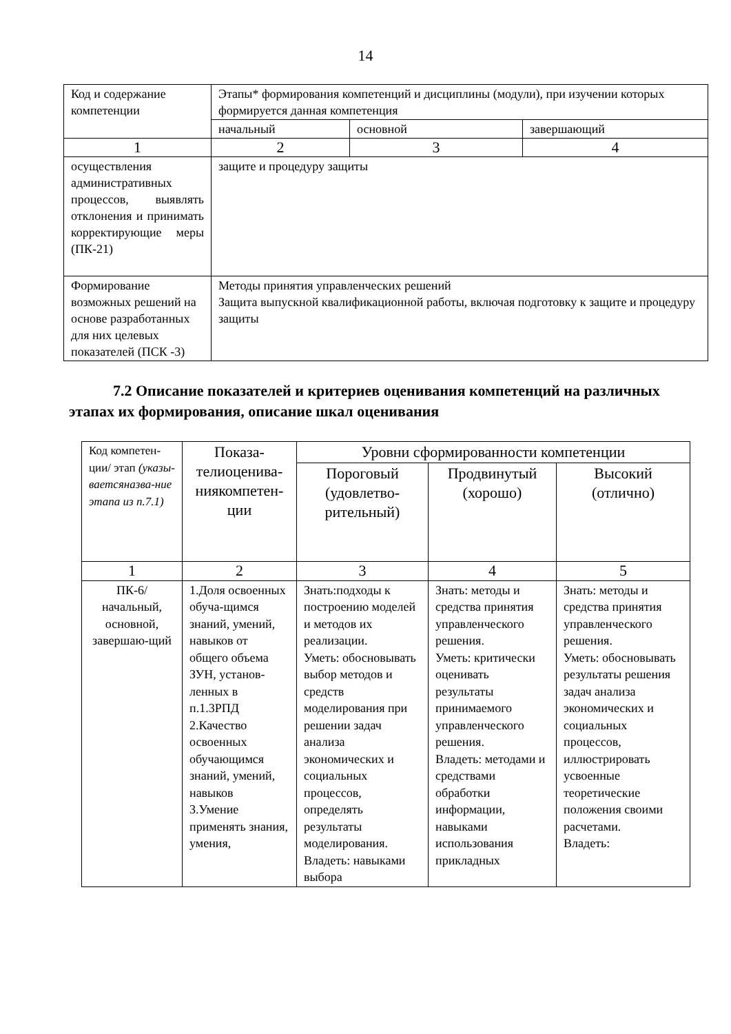14
| Код и содержание компетенции | Этапы* формирования компетенций и дисциплины (модули), при изучении которых формируется данная компетенция | | |
| --- | --- | --- | --- |
| | начальный | основной | завершающий |
| 1 | 2 | 3 | 4 |
| осуществления административных процессов, выявлять отклонения и принимать корректирующие меры (ПК-21) | защите и процедуру защиты | | |
| Формирование возможных решений на основе разработанных для них целевых показателей (ПСК -3) | Методы принятия управленческих решений Защита выпускной квалификационной работы, включая подготовку к защите и процедуру защиты | | |
7.2 Описание показателей и критериев оценивания компетенций на различных этапах их формирования, описание шкал оценивания
| Код компетен-ции/ этап (указы-ваетсяназва-ние этапа из п.7.1) | Показа-телиоцени­ва-ниякомпетен-ции | Уровни сформированности компетенции | | |
| | | Пороговый (удовлетво-рительный) | Продвинутый (хорошо) | Высокий (отлично) |
| 1 | 2 | 3 | 4 | 5 |
| ПК-6/ начальный, основной, завершаю-щий | 1.Доля освоенных обуча-щимся знаний, умений, навыков от общего объема ЗУН, установ-ленных в п.1.3РПД 2.Качество освоенных обучающимся знаний, умений, навыков 3.Умение применять знания, умения, | Знать:подходы к построению моделей и методов их реализации. Уметь: обосновывать выбор методов и средств моделирования при решении задач анализа экономических и социальных процессов, определять результаты моделирования. Владеть: навыками выбора | Знать: методы и средства принятия управленческого решения. Уметь: критически оценивать результаты принимаемого управленческого решения. Владеть: методами и средствами обработки информации, навыками использования прикладных | Знать: методы и средства принятия управленческого решения. Уметь: обосновывать результаты решения задач анализа экономических и социальных процессов, иллюстрировать усвоенные теоретические положения своими расчетами. Владеть: |